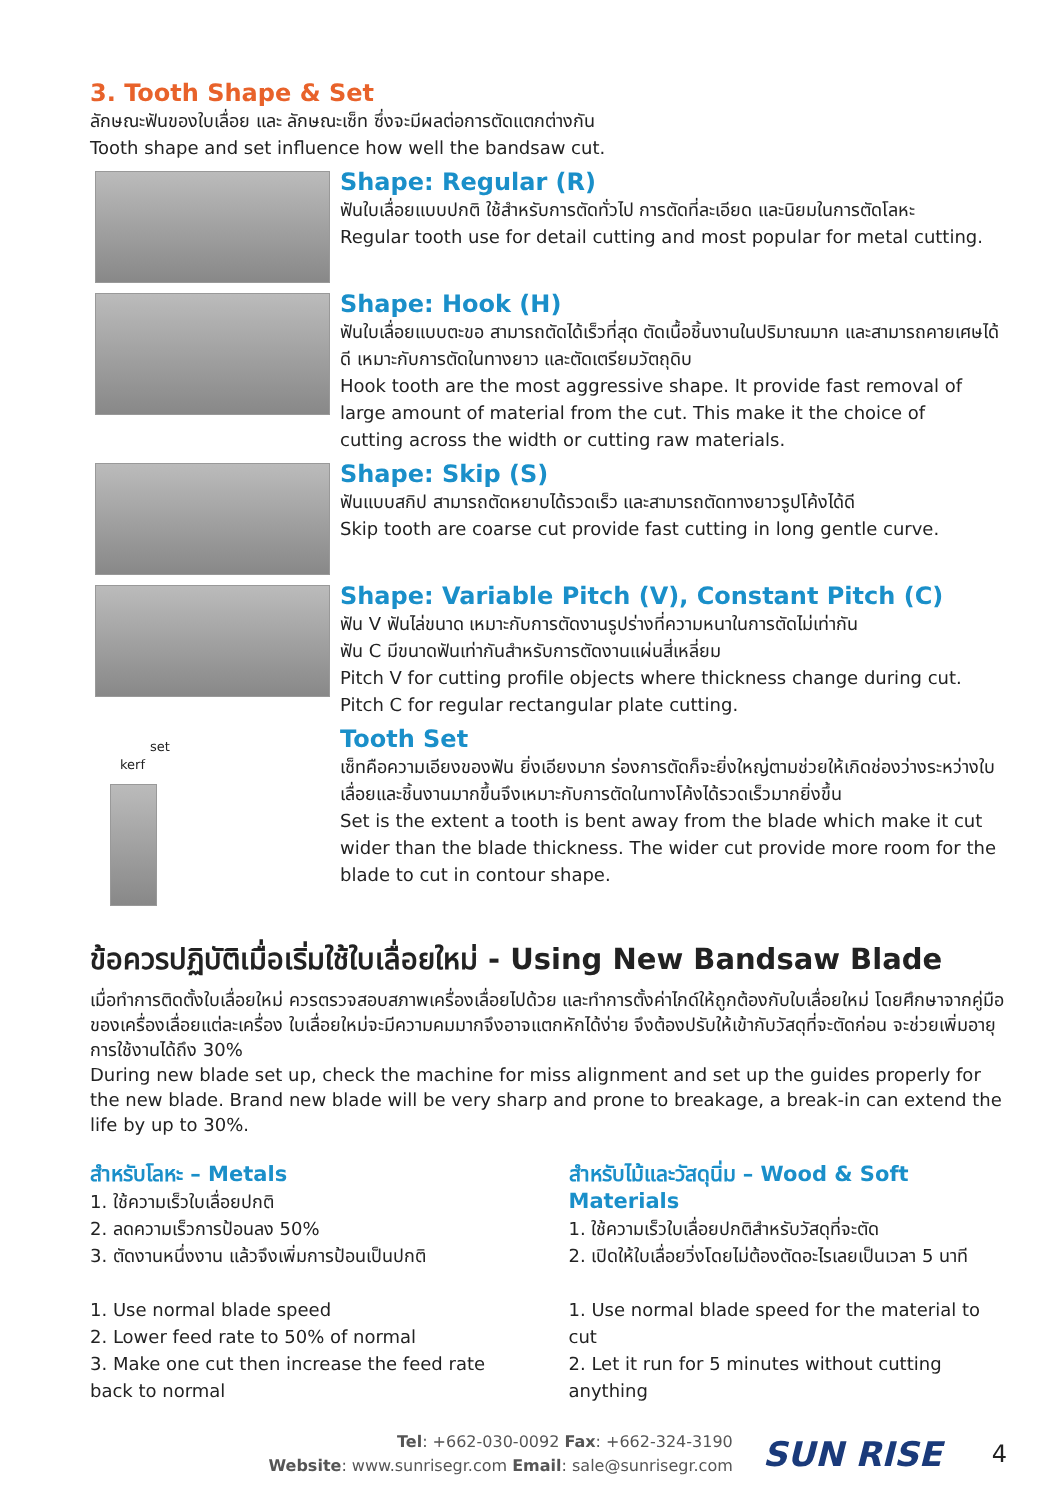3. Tooth Shape & Set
ลักษณะฟันของใบเลื่อย และ ลักษณะเซ็ท ซึ่งจะมีผลต่อการตัดแตกต่างกัน
Tooth shape and set influence how well the bandsaw cut.
Shape: Regular (R)
ฟันใบเลื่อยแบบปกติ ใช้สำหรับการตัดทั่วไป การตัดที่ละเอียด และนิยมในการตัดโลหะ
Regular tooth use for detail cutting and most popular for metal cutting.
Shape: Hook (H)
ฟันใบเลื่อยแบบตะขอ สามารถตัดได้เร็วที่สุด ตัดเนื้อชิ้นงานในปริมาณมาก และสามารถคายเศษได้ดี เหมาะกับการตัดในทางยาว และตัดเตรียมวัตถุดิบ
Hook tooth are the most aggressive shape. It provide fast removal of large amount of material from the cut. This make it the choice of
cutting across the width or cutting raw materials.
Shape: Skip (S)
ฟันแบบสกิป สามารถตัดหยาบได้รวดเร็ว และสามารถตัดทางยาวรูปโค้งได้ดี
Skip tooth are coarse cut provide fast cutting in long gentle curve.
Shape: Variable Pitch (V), Constant Pitch (C)
ฟัน V ฟันไล่ขนาด เหมาะกับการตัดงานรูปร่างที่ความหนาในการตัดไม่เท่ากัน
ฟัน C มีขนาดฟันเท่ากันสำหรับการตัดงานแผ่นสี่เหลี่ยม
Pitch V for cutting profile objects where thickness change during cut.
Pitch C for regular rectangular plate cutting.
set
kerf
Tooth Set
เซ็ทคือความเอียงของฟัน ยิ่งเอียงมาก ร่องการตัดก็จะยิ่งใหญ่ตามช่วยให้เกิดช่องว่างระหว่างใบเลื่อยและชิ้นงานมากขึ้นจึงเหมาะกับการตัดในทางโค้งได้รวดเร็วมากยิ่งขึ้น
Set is the extent a tooth is bent away from the blade which make it cut wider than the blade thickness. The wider cut provide more room for the blade to cut in contour shape.
ข้อควรปฏิบัติเมื่อเริ่มใช้ใบเลื่อยใหม่ - Using New Bandsaw Blade
เมื่อทำการติดตั้งใบเลื่อยใหม่ ควรตรวจสอบสภาพเครื่องเลื่อยไปด้วย และทำการตั้งค่าไกด์ให้ถูกต้องกับใบเลื่อยใหม่ โดยศึกษาจากคู่มือของเครื่องเลื่อยแต่ละเครื่อง ใบเลื่อยใหม่จะมีความคมมากจึงอาจแตกหักได้ง่าย จึงต้องปรับให้เข้ากับวัสดุที่จะตัดก่อน จะช่วยเพิ่มอายุการใช้งานได้ถึง 30%
During new blade set up, check the machine for miss alignment and set up the guides properly for the new blade. Brand new blade will be very sharp and prone to breakage, a break-in can extend the life by up to 30%.
สำหรับโลหะ – Metals
1. ใช้ความเร็วใบเลื่อยปกติ
2. ลดความเร็วการป้อนลง 50%
3. ตัดงานหนึ่งงาน แล้วจึงเพิ่มการป้อนเป็นปกติ
1. Use normal blade speed
2. Lower feed rate to 50% of normal
3. Make one cut then increase the feed rate back to normal
สำหรับไม้และวัสดุนิ่ม – Wood & Soft Materials
1. ใช้ความเร็วใบเลื่อยปกติสำหรับวัสดุที่จะตัด
2. เปิดให้ใบเลื่อยวิ่งโดยไม่ต้องตัดอะไรเลยเป็นเวลา 5 นาที
1. Use normal blade speed for the material to cut
2. Let it run for 5 minutes without cutting anything
Tel: +662-030-0092 Fax: +662-324-3190
Website: www.sunrisegr.com Email: sale@sunrisegr.com
SUN RISE
4